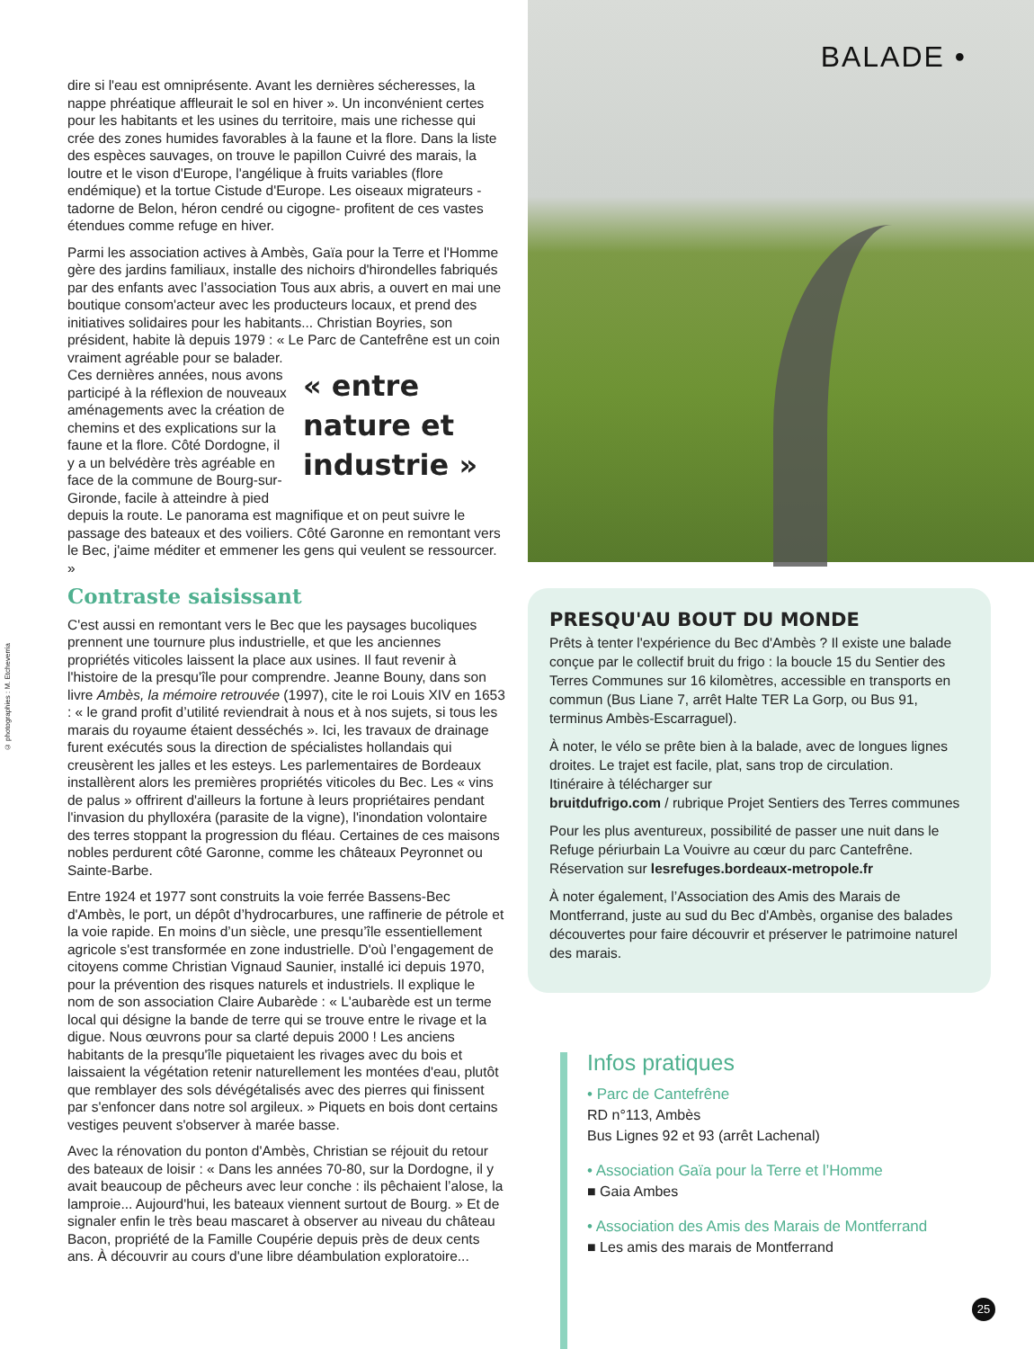BALADE •
dire si l'eau est omniprésente. Avant les dernières sécheresses, la nappe phréatique affleurait le sol en hiver ». Un inconvénient certes pour les habitants et les usines du territoire, mais une richesse qui crée des zones humides favorables à la faune et la flore. Dans la liste des espèces sauvages, on trouve le papillon Cuivré des marais, la loutre et le vison d'Europe, l'angélique à fruits variables (flore endémique) et la tortue Cistude d'Europe. Les oiseaux migrateurs -tadorne de Belon, héron cendré ou cigogne- profitent de ces vastes étendues comme refuge en hiver.
Parmi les association actives à Ambès, Gaïa pour la Terre et l'Homme gère des jardins familiaux, installe des nichoirs d'hirondelles fabriqués par des enfants avec l’association Tous aux abris, a ouvert en mai une boutique consom'acteur avec les producteurs locaux, et prend des initiatives solidaires pour les habitants... Christian Boyries, son président, habite là depuis 1979 : « Le Parc de Cantefrêne est un coin vraiment agréable pour se balader.
« entre nature et industrie » Ces dernières années, nous avons participé à la réflexion de nouveaux aménagements avec la création de chemins et des explications sur la faune et la flore. Côté Dordogne, il y a un belvédère très agréable en face de la commune de Bourg-sur-Gironde, facile à atteindre à pied depuis la route. Le panorama est magnifique et on peut suivre le passage des bateaux et des voiliers. Côté Garonne en remontant vers le Bec, j'aime méditer et emmener les gens qui veulent se ressourcer. »
Contraste saisissant
C'est aussi en remontant vers le Bec que les paysages bucoliques prennent une tournure plus industrielle, et que les anciennes propriétés viticoles laissent la place aux usines. Il faut revenir à l'histoire de la presqu'île pour comprendre. Jeanne Bouny, dans son livre Ambès, la mémoire retrouvée (1997), cite le roi Louis XIV en 1653 : « le grand profit d’utilité reviendrait à nous et à nos sujets, si tous les marais du royaume étaient desséchés ». Ici, les travaux de drainage furent exécutés sous la direction de spécialistes hollandais qui creusèrent les jalles et les esteys. Les parlementaires de Bordeaux installèrent alors les premières propriétés viticoles du Bec. Les « vins de palus » offrirent d'ailleurs la fortune à leurs propriétaires pendant l'invasion du phylloxéra (parasite de la vigne), l'inondation volontaire des terres stoppant la progression du fléau. Certaines de ces maisons nobles perdurent côté Garonne, comme les châteaux Peyronnet ou Sainte-Barbe.
Entre 1924 et 1977 sont construits la voie ferrée Bassens-Bec d'Ambès, le port, un dépôt d’hydrocarbures, une raffinerie de pétrole et la voie rapide. En moins d’un siècle, une presqu’île essentiellement agricole s'est transformée en zone industrielle. D'où l’engagement de citoyens comme Christian Vignaud Saunier, installé ici depuis 1970, pour la prévention des risques naturels et industriels. Il explique le nom de son association Claire Aubarède : « L'aubarède est un terme local qui désigne la bande de terre qui se trouve entre le rivage et la digue. Nous œuvrons pour sa clarté depuis 2000 ! Les anciens habitants de la presqu'île piquetaient les rivages avec du bois et laissaient la végétation retenir naturellement les montées d'eau, plutôt que remblayer des sols dévégétalisés avec des pierres qui finissent par s'enfoncer dans notre sol argileux. » Piquets en bois dont certains vestiges peuvent s'observer à marée basse.
Avec la rénovation du ponton d'Ambès, Christian se réjouit du retour des bateaux de loisir : « Dans les années 70-80, sur la Dordogne, il y avait beaucoup de pêcheurs avec leur conche : ils pêchaient l’alose, la lamproie... Aujourd'hui, les bateaux viennent surtout de Bourg. » Et de signaler enfin le très beau mascaret à observer au niveau du château Bacon, propriété de la Famille Coupérie depuis près de deux cents ans. À découvrir au cours d'une libre déambulation exploratoire...
© photographies : M. Etcheverria
PRESQU'AU BOUT DU MONDE
Prêts à tenter l'expérience du Bec d'Ambès ? Il existe une balade conçue par le collectif bruit du frigo : la boucle 15 du Sentier des Terres Communes sur 16 kilomètres, accessible en transports en commun (Bus Liane 7, arrêt Halte TER La Gorp, ou Bus 91, terminus Ambès-Escarraguel).
À noter, le vélo se prête bien à la balade, avec de longues lignes droites. Le trajet est facile, plat, sans trop de circulation.
Itinéraire à télécharger sur
bruitdufrigo.com / rubrique Projet Sentiers des Terres communes
Pour les plus aventureux, possibilité de passer une nuit dans le Refuge périurbain La Vouivre au cœur du parc Cantefrêne. Réservation sur lesrefuges.bordeaux-metropole.fr
À noter également, l’Association des Amis des Marais de Montferrand, juste au sud du Bec d'Ambès, organise des balades découvertes pour faire découvrir et préserver le patrimoine naturel des marais.
Infos pratiques
• Parc de Cantefrêne
RD n°113, Ambès
Bus Lignes 92 et 93 (arrêt Lachenal)
• Association Gaïa pour la Terre et l’Homme
■ Gaia Ambes
• Association des Amis des Marais de Montferrand
■ Les amis des marais de Montferrand
25